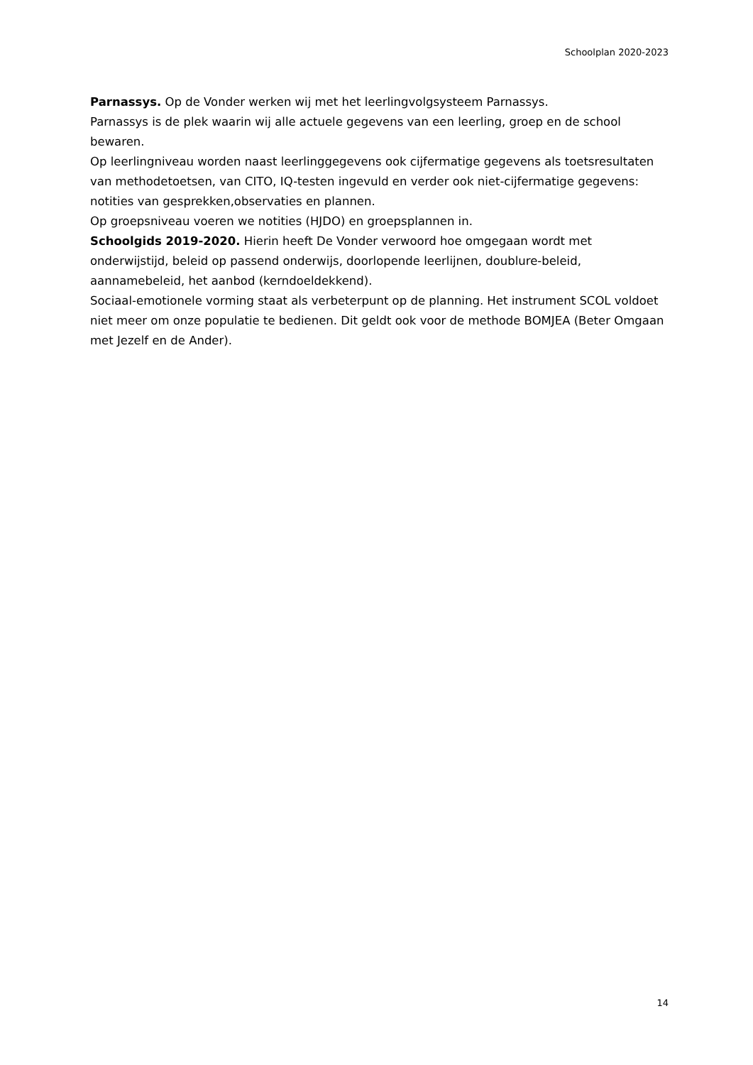Schoolplan 2020-2023
Parnassys. Op de Vonder werken wij met het leerlingvolgsysteem Parnassys.
Parnassys is de plek waarin wij alle actuele gegevens van een leerling, groep en de school bewaren.
Op leerlingniveau worden naast leerlinggegevens ook cijfermatige gegevens als toetsresultaten van methodetoetsen, van CITO, IQ-testen ingevuld en verder ook niet-cijfermatige gegevens: notities van gesprekken,observaties en plannen.
Op groepsniveau voeren we notities (HJDO) en groepsplannen in.
Schoolgids 2019-2020. Hierin heeft De Vonder verwoord hoe omgegaan wordt met onderwijstijd, beleid op passend onderwijs, doorlopende leerlijnen, doublure-beleid, aannamebeleid, het aanbod (kerndoeldekkend).
Sociaal-emotionele vorming staat als verbeterpunt op de planning. Het instrument SCOL voldoet niet meer om onze populatie te bedienen. Dit geldt ook voor de methode BOMJEA (Beter Omgaan met Jezelf en de Ander).
14